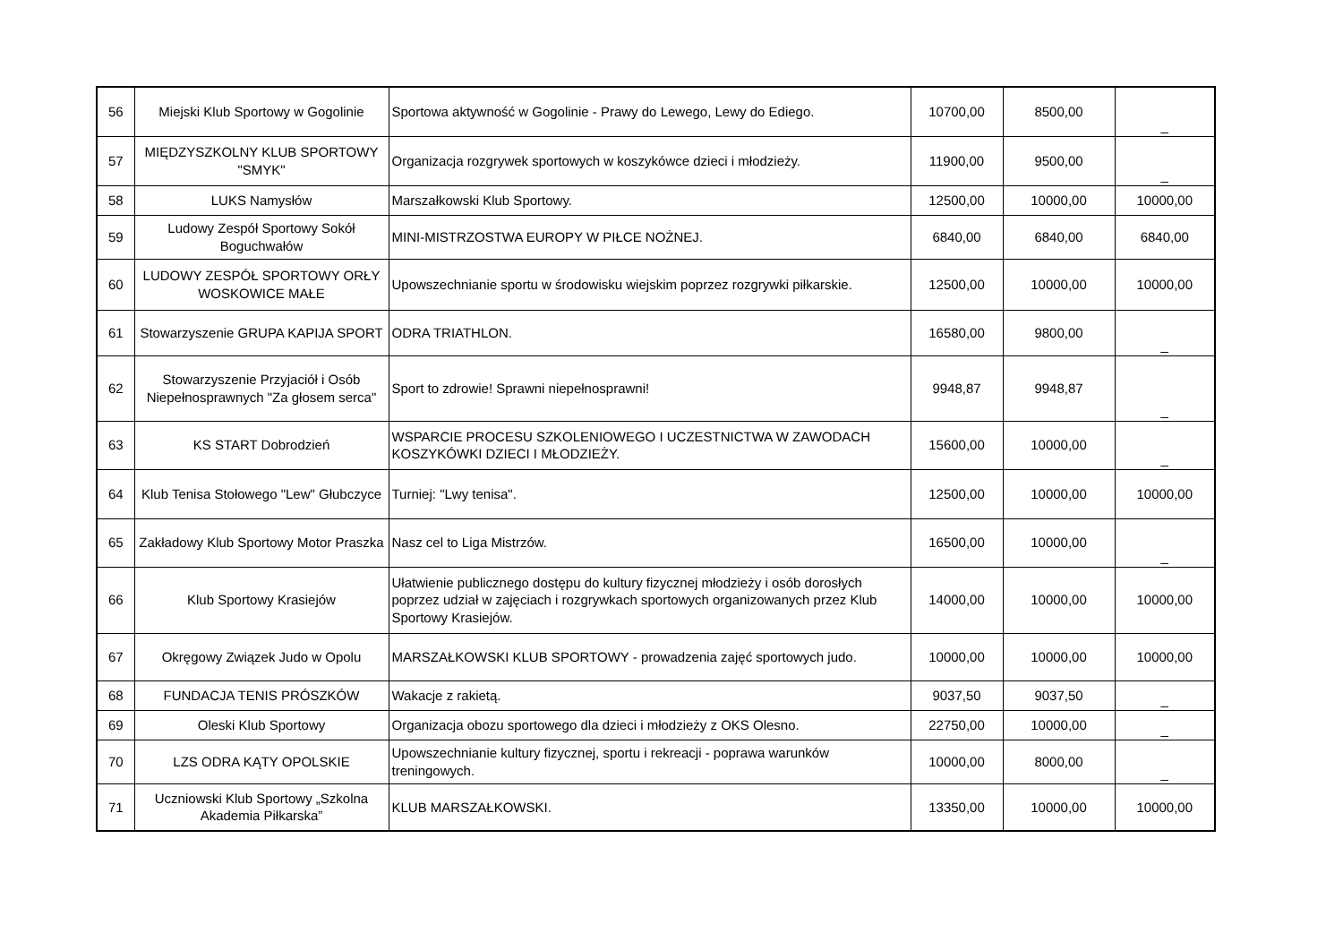| 56 | Miejski Klub Sportowy w Gogolinie | Sportowa aktywność w Gogolinie - Prawy do Lewego, Lewy do Ediego. | 10700,00 | 8500,00 | _ |
| 57 | MIĘDZYSZKOLNY KLUB SPORTOWY "SMYK" | Organizacja rozgrywek sportowych w koszykówce dzieci i młodzieży. | 11900,00 | 9500,00 | _ |
| 58 | LUKS Namysłów | Marszałkowski Klub Sportowy. | 12500,00 | 10000,00 | 10000,00 |
| 59 | Ludowy Zespół Sportowy Sokół Boguchwałów | MINI-MISTRZOSTWA EUROPY W PIŁCE NOŻNEJ. | 6840,00 | 6840,00 | 6840,00 |
| 60 | LUDOWY ZESPÓŁ SPORTOWY ORŁY WOSKOWICE MAŁE | Upowszechnianie sportu w środowisku wiejskim poprzez rozgrywki piłkarskie. | 12500,00 | 10000,00 | 10000,00 |
| 61 | Stowarzyszenie GRUPA KAPIJA SPORT | ODRA TRIATHLON. | 16580,00 | 9800,00 | _ |
| 62 | Stowarzyszenie Przyjaciół i Osób Niepełnosprawnych "Za głosem serca" | Sport to zdrowie! Sprawni niepełnosprawni! | 9948,87 | 9948,87 | _ |
| 63 | KS START Dobrodzień | WSPARCIE PROCESU SZKOLENIOWEGO I UCZESTNICTWA W ZAWODACH KOSZYKÓWKI DZIECI I MŁODZIEŻY. | 15600,00 | 10000,00 | _ |
| 64 | Klub Tenisa Stołowego "Lew" Głubczyce | Turniej: "Lwy tenisa". | 12500,00 | 10000,00 | 10000,00 |
| 65 | Zakładowy Klub Sportowy Motor Praszka | Nasz cel to Liga Mistrzów. | 16500,00 | 10000,00 | _ |
| 66 | Klub Sportowy Krasiejów | Ułatwienie publicznego dostępu do kultury fizycznej młodzieży i osób dorosłych poprzez udział w zajęciach i rozgrywkach sportowych organizowanych przez Klub Sportowy Krasiejów. | 14000,00 | 10000,00 | 10000,00 |
| 67 | Okręgowy Związek Judo w Opolu | MARSZAŁKOWSKI KLUB SPORTOWY - prowadzenia zajęć sportowych judo. | 10000,00 | 10000,00 | 10000,00 |
| 68 | FUNDACJA TENIS PRÓSZKÓW | Wakacje z rakietą. | 9037,50 | 9037,50 | _ |
| 69 | Oleski Klub Sportowy | Organizacja obozu sportowego dla dzieci i młodzieży z OKS Olesno. | 22750,00 | 10000,00 | _ |
| 70 | LZS ODRA KĄTY OPOLSKIE | Upowszechnianie kultury fizycznej, sportu i rekreacji - poprawa warunków treningowych. | 10000,00 | 8000,00 | _ |
| 71 | Uczniowski Klub Sportowy „Szkolna Akademia Piłkarska” | KLUB MARSZAŁKOWSKI. | 13350,00 | 10000,00 | 10000,00 |